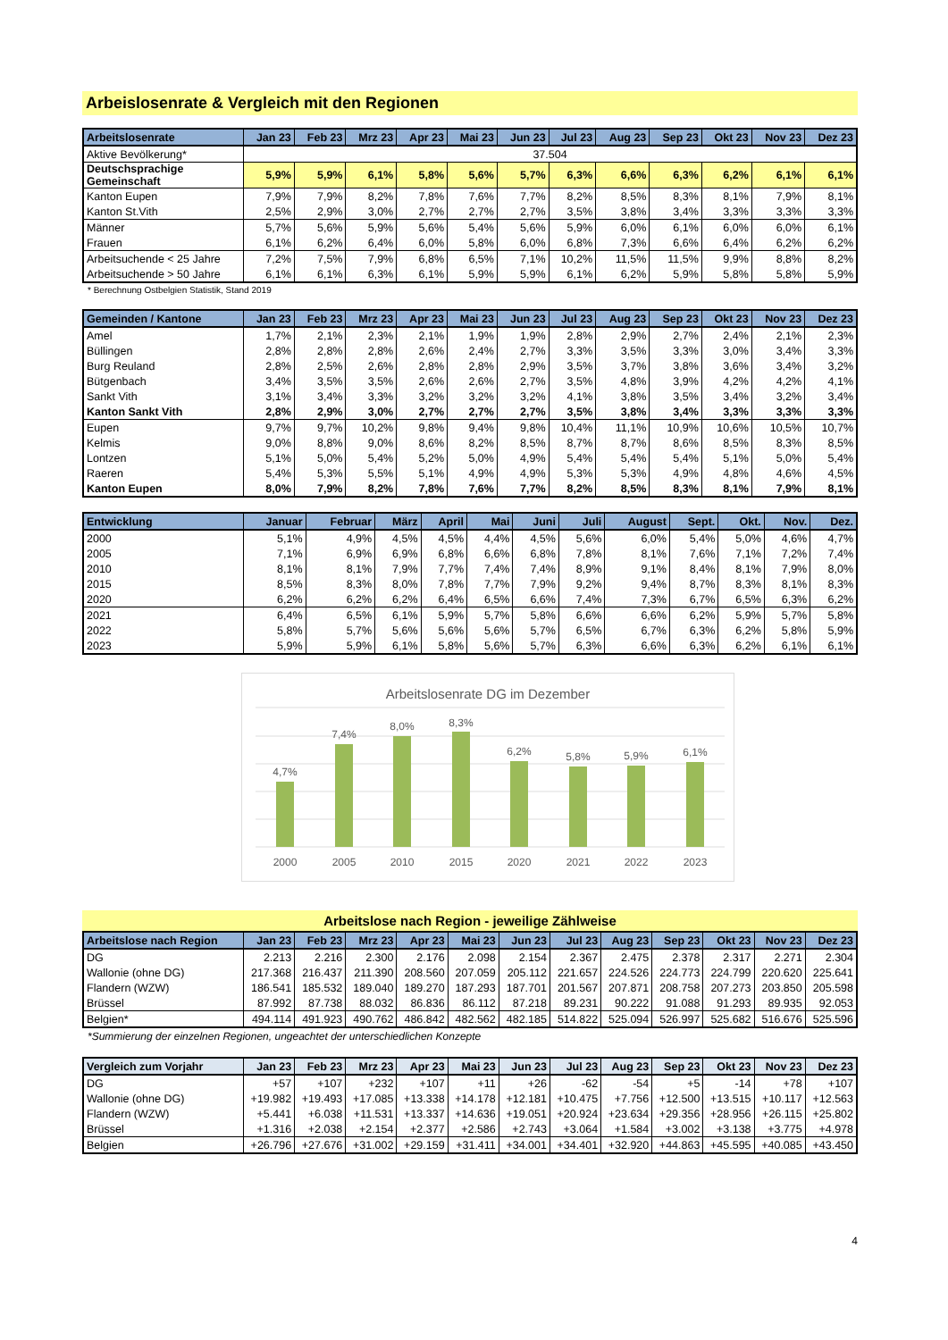Arbeislosenrate & Vergleich mit den Regionen
| Arbeitslosenrate | Jan 23 | Feb 23 | Mrz 23 | Apr 23 | Mai 23 | Jun 23 | Jul 23 | Aug 23 | Sep 23 | Okt 23 | Nov 23 | Dez 23 |
| --- | --- | --- | --- | --- | --- | --- | --- | --- | --- | --- | --- | --- |
| Aktive Bevölkerung* | 37.504 | | | | | | | | | | | |
| Deutschsprachige Gemeinschaft | 5,9% | 5,9% | 6,1% | 5,8% | 5,6% | 5,7% | 6,3% | 6,6% | 6,3% | 6,2% | 6,1% | 6,1% |
| Kanton Eupen | 7,9% | 7,9% | 8,2% | 7,8% | 7,6% | 7,7% | 8,2% | 8,5% | 8,3% | 8,1% | 7,9% | 8,1% |
| Kanton St.Vith | 2,5% | 2,9% | 3,0% | 2,7% | 2,7% | 2,7% | 3,5% | 3,8% | 3,4% | 3,3% | 3,3% | 3,3% |
| Männer | 5,7% | 5,6% | 5,9% | 5,6% | 5,4% | 5,6% | 5,9% | 6,0% | 6,1% | 6,0% | 6,0% | 6,1% |
| Frauen | 6,1% | 6,2% | 6,4% | 6,0% | 5,8% | 6,0% | 6,8% | 7,3% | 6,6% | 6,4% | 6,2% | 6,2% |
| Arbeitsuchende < 25 Jahre | 7,2% | 7,5% | 7,9% | 6,8% | 6,5% | 7,1% | 10,2% | 11,5% | 11,5% | 9,9% | 8,8% | 8,2% |
| Arbeitsuchende > 50 Jahre | 6,1% | 6,1% | 6,3% | 6,1% | 5,9% | 5,9% | 6,1% | 6,2% | 5,9% | 5,8% | 5,8% | 5,9% |
* Berechnung Ostbelgien Statistik, Stand 2019
| Gemeinden / Kantone | Jan 23 | Feb 23 | Mrz 23 | Apr 23 | Mai 23 | Jun 23 | Jul 23 | Aug 23 | Sep 23 | Okt 23 | Nov 23 | Dez 23 |
| --- | --- | --- | --- | --- | --- | --- | --- | --- | --- | --- | --- | --- |
| Amel | 1,7% | 2,1% | 2,3% | 2,1% | 1,9% | 1,9% | 2,8% | 2,9% | 2,7% | 2,4% | 2,1% | 2,3% |
| Büllingen | 2,8% | 2,8% | 2,8% | 2,6% | 2,4% | 2,7% | 3,3% | 3,5% | 3,3% | 3,0% | 3,4% | 3,3% |
| Burg Reuland | 2,8% | 2,5% | 2,6% | 2,8% | 2,8% | 2,9% | 3,5% | 3,7% | 3,8% | 3,6% | 3,4% | 3,2% |
| Bütgenbach | 3,4% | 3,5% | 3,5% | 2,6% | 2,6% | 2,7% | 3,5% | 4,8% | 3,9% | 4,2% | 4,2% | 4,1% |
| Sankt Vith | 3,1% | 3,4% | 3,3% | 3,2% | 3,2% | 3,2% | 4,1% | 3,8% | 3,5% | 3,4% | 3,2% | 3,4% |
| Kanton Sankt Vith | 2,8% | 2,9% | 3,0% | 2,7% | 2,7% | 2,7% | 3,5% | 3,8% | 3,4% | 3,3% | 3,3% | 3,3% |
| Eupen | 9,7% | 9,7% | 10,2% | 9,8% | 9,4% | 9,8% | 10,4% | 11,1% | 10,9% | 10,6% | 10,5% | 10,7% |
| Kelmis | 9,0% | 8,8% | 9,0% | 8,6% | 8,2% | 8,5% | 8,7% | 8,7% | 8,6% | 8,5% | 8,3% | 8,5% |
| Lontzen | 5,1% | 5,0% | 5,4% | 5,2% | 5,0% | 4,9% | 5,4% | 5,4% | 5,4% | 5,1% | 5,0% | 5,4% |
| Raeren | 5,4% | 5,3% | 5,5% | 5,1% | 4,9% | 4,9% | 5,3% | 5,3% | 4,9% | 4,8% | 4,6% | 4,5% |
| Kanton Eupen | 8,0% | 7,9% | 8,2% | 7,8% | 7,6% | 7,7% | 8,2% | 8,5% | 8,3% | 8,1% | 7,9% | 8,1% |
| Entwicklung | Januar | Februar | März | April | Mai | Juni | Juli | August | Sept. | Okt. | Nov. | Dez. |
| --- | --- | --- | --- | --- | --- | --- | --- | --- | --- | --- | --- | --- |
| 2000 | 5,1% | 4,9% | 4,5% | 4,5% | 4,4% | 4,5% | 5,6% | 6,0% | 5,4% | 5,0% | 4,6% | 4,7% |
| 2005 | 7,1% | 6,9% | 6,9% | 6,8% | 6,6% | 6,8% | 7,8% | 8,1% | 7,6% | 7,1% | 7,2% | 7,4% |
| 2010 | 8,1% | 8,1% | 7,9% | 7,7% | 7,4% | 7,4% | 8,9% | 9,1% | 8,4% | 8,1% | 7,9% | 8,0% |
| 2015 | 8,5% | 8,3% | 8,0% | 7,8% | 7,7% | 7,9% | 9,2% | 9,4% | 8,7% | 8,3% | 8,1% | 8,3% |
| 2020 | 6,2% | 6,2% | 6,2% | 6,4% | 6,5% | 6,6% | 7,4% | 7,3% | 6,7% | 6,5% | 6,3% | 6,2% |
| 2021 | 6,4% | 6,5% | 6,1% | 5,9% | 5,7% | 5,8% | 6,6% | 6,6% | 6,2% | 5,9% | 5,7% | 5,8% |
| 2022 | 5,8% | 5,7% | 5,6% | 5,6% | 5,6% | 5,7% | 6,5% | 6,7% | 6,3% | 6,2% | 5,8% | 5,9% |
| 2023 | 5,9% | 5,9% | 6,1% | 5,8% | 5,6% | 5,7% | 6,3% | 6,6% | 6,3% | 6,2% | 6,1% | 6,1% |
Arbeitslosenrate DG im Dezember
4,7%
7,4%
8,0%
8,3%
6,2%
5,8%
5,9%
6,1%
2000
2005
2010
2015
2020
2021
2022
2023
Arbeitslose nach Region - jeweilige Zählweise
| Arbeitslose nach Region | Jan 23 | Feb 23 | Mrz 23 | Apr 23 | Mai 23 | Jun 23 | Jul 23 | Aug 23 | Sep 23 | Okt 23 | Nov 23 | Dez 23 |
| --- | --- | --- | --- | --- | --- | --- | --- | --- | --- | --- | --- | --- |
| DG | 2.213 | 2.216 | 2.300 | 2.176 | 2.098 | 2.154 | 2.367 | 2.475 | 2.378 | 2.317 | 2.271 | 2.304 |
| Wallonie (ohne DG) | 217.368 | 216.437 | 211.390 | 208.560 | 207.059 | 205.112 | 221.657 | 224.526 | 224.773 | 224.799 | 220.620 | 225.641 |
| Flandern (WZW) | 186.541 | 185.532 | 189.040 | 189.270 | 187.293 | 187.701 | 201.567 | 207.871 | 208.758 | 207.273 | 203.850 | 205.598 |
| Brüssel | 87.992 | 87.738 | 88.032 | 86.836 | 86.112 | 87.218 | 89.231 | 90.222 | 91.088 | 91.293 | 89.935 | 92.053 |
| Belgien* | 494.114 | 491.923 | 490.762 | 486.842 | 482.562 | 482.185 | 514.822 | 525.094 | 526.997 | 525.682 | 516.676 | 525.596 |
*Summierung der einzelnen Regionen, ungeachtet der unterschiedlichen Konzepte
| Vergleich zum Vorjahr | Jan 23 | Feb 23 | Mrz 23 | Apr 23 | Mai 23 | Jun 23 | Jul 23 | Aug 23 | Sep 23 | Okt 23 | Nov 23 | Dez 23 |
| --- | --- | --- | --- | --- | --- | --- | --- | --- | --- | --- | --- | --- |
| DG | +57 | +107 | +232 | +107 | +11 | +26 | -62 | -54 | +5 | -14 | +78 | +107 |
| Wallonie (ohne DG) | +19.982 | +19.493 | +17.085 | +13.338 | +14.178 | +12.181 | +10.475 | +7.756 | +12.500 | +13.515 | +10.117 | +12.563 |
| Flandern (WZW) | +5.441 | +6.038 | +11.531 | +13.337 | +14.636 | +19.051 | +20.924 | +23.634 | +29.356 | +28.956 | +26.115 | +25.802 |
| Brüssel | +1.316 | +2.038 | +2.154 | +2.377 | +2.586 | +2.743 | +3.064 | +1.584 | +3.002 | +3.138 | +3.775 | +4.978 |
| Belgien | +26.796 | +27.676 | +31.002 | +29.159 | +31.411 | +34.001 | +34.401 | +32.920 | +44.863 | +45.595 | +40.085 | +43.450 |
4